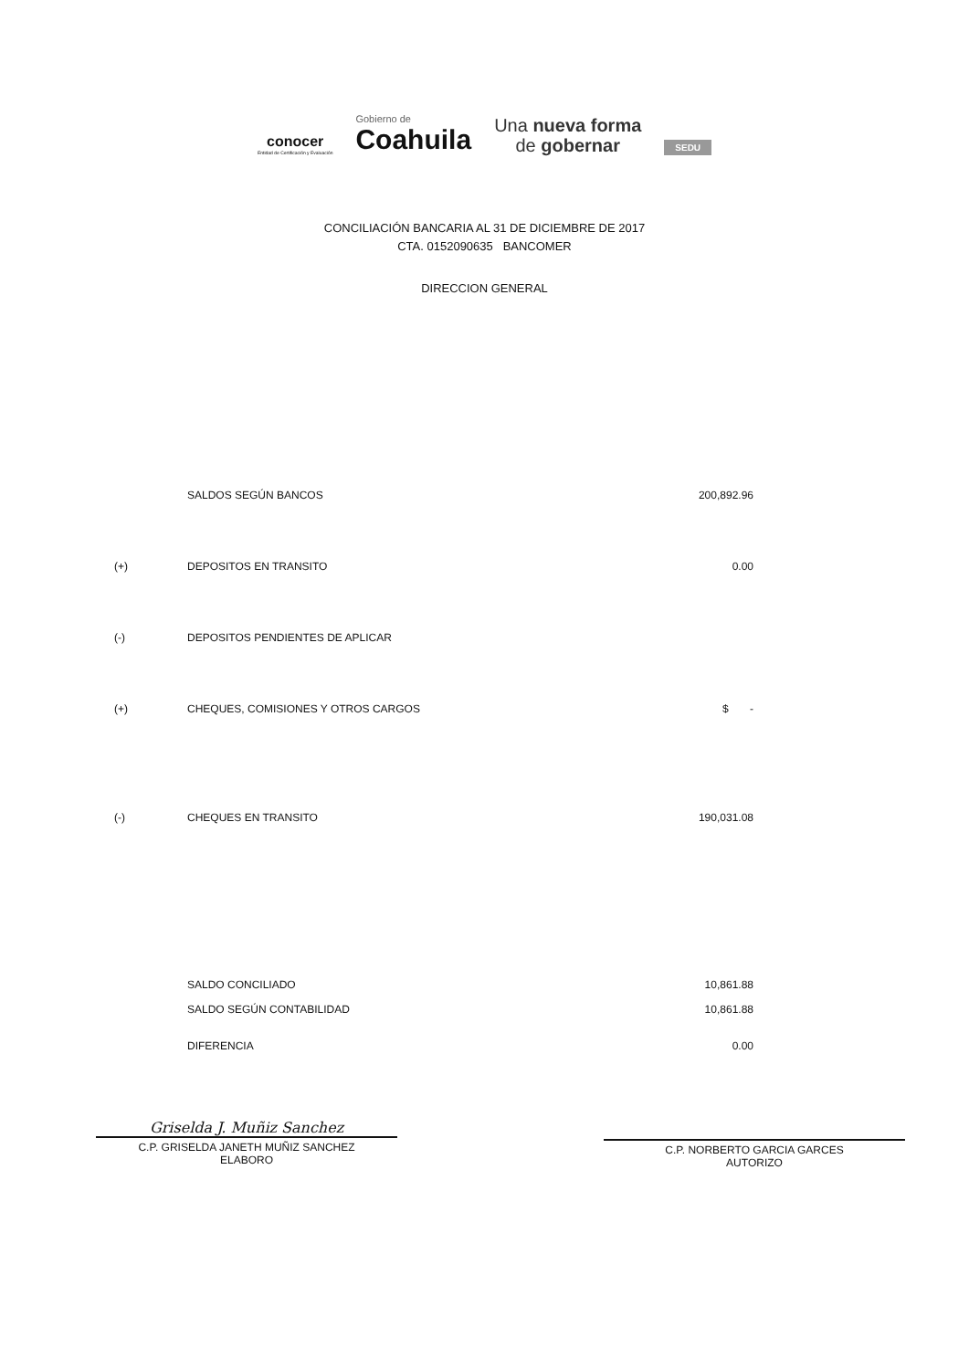conocer
Entidad de Certificación y Evaluación
Gobierno de
Coahuila
Una nueva forma
de gobernar
SEDU
CONCILIACIÓN BANCARIA AL 31 DE DICIEMBRE DE 2017
CTA. 0152090635 BANCOMER
DIRECCION GENERAL
| | SALDOS SEGÚN BANCOS | 200,892.96 |
| (+) | DEPOSITOS EN TRANSITO | 0.00 |
| (-) | DEPOSITOS PENDIENTES DE APLICAR | |
| (+) | CHEQUES, COMISIONES Y OTROS CARGOS | $ - |
| (-) | CHEQUES EN TRANSITO | 190,031.08 |
| | SALDO CONCILIADO | 10,861.88 |
| | SALDO SEGÚN CONTABILIDAD | 10,861.88 |
| | DIFERENCIA | 0.00 |
Griselda J. Muñiz Sanchez
C.P. GRISELDA JANETH MUÑIZ SANCHEZ
ELABORO
C.P. NORBERTO GARCIA GARCES
AUTORIZO